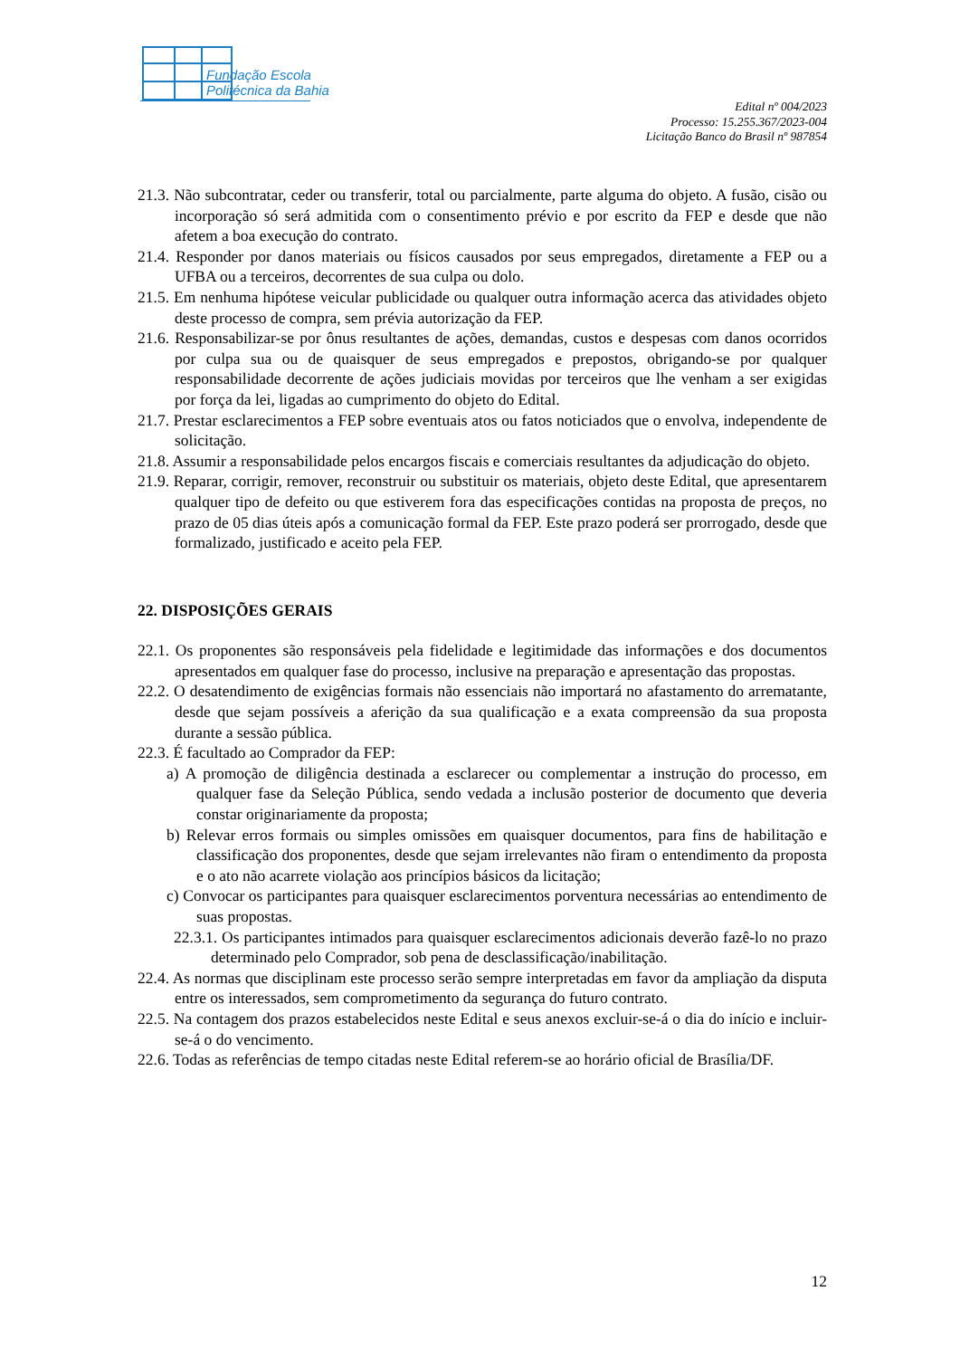Fundação Escola
Politécnica da Bahia
Edital nº 004/2023
Processo: 15.255.367/2023-004
Licitação Banco do Brasil nº 987854
21.3. Não subcontratar, ceder ou transferir, total ou parcialmente, parte alguma do objeto. A fusão, cisão ou incorporação só será admitida com o consentimento prévio e por escrito da FEP e desde que não afetem a boa execução do contrato.
21.4. Responder por danos materiais ou físicos causados por seus empregados, diretamente a FEP ou a UFBA ou a terceiros, decorrentes de sua culpa ou dolo.
21.5. Em nenhuma hipótese veicular publicidade ou qualquer outra informação acerca das atividades objeto deste processo de compra, sem prévia autorização da FEP.
21.6. Responsabilizar-se por ônus resultantes de ações, demandas, custos e despesas com danos ocorridos por culpa sua ou de quaisquer de seus empregados e prepostos, obrigando-se por qualquer responsabilidade decorrente de ações judiciais movidas por terceiros que lhe venham a ser exigidas por força da lei, ligadas ao cumprimento do objeto do Edital.
21.7. Prestar esclarecimentos a FEP sobre eventuais atos ou fatos noticiados que o envolva, independente de solicitação.
21.8. Assumir a responsabilidade pelos encargos fiscais e comerciais resultantes da adjudicação do objeto.
21.9. Reparar, corrigir, remover, reconstruir ou substituir os materiais, objeto deste Edital, que apresentarem qualquer tipo de defeito ou que estiverem fora das especificações contidas na proposta de preços, no prazo de 05 dias úteis após a comunicação formal da FEP. Este prazo poderá ser prorrogado, desde que formalizado, justificado e aceito pela FEP.
22. DISPOSIÇÕES GERAIS
22.1. Os proponentes são responsáveis pela fidelidade e legitimidade das informações e dos documentos apresentados em qualquer fase do processo, inclusive na preparação e apresentação das propostas.
22.2. O desatendimento de exigências formais não essenciais não importará no afastamento do arrematante, desde que sejam possíveis a aferição da sua qualificação e a exata compreensão da sua proposta durante a sessão pública.
22.3. É facultado ao Comprador da FEP:
a) A promoção de diligência destinada a esclarecer ou complementar a instrução do processo, em qualquer fase da Seleção Pública, sendo vedada a inclusão posterior de documento que deveria constar originariamente da proposta;
b) Relevar erros formais ou simples omissões em quaisquer documentos, para fins de habilitação e classificação dos proponentes, desde que sejam irrelevantes não firam o entendimento da proposta e o ato não acarrete violação aos princípios básicos da licitação;
c) Convocar os participantes para quaisquer esclarecimentos porventura necessárias ao entendimento de suas propostas.
22.3.1. Os participantes intimados para quaisquer esclarecimentos adicionais deverão fazê-lo no prazo determinado pelo Comprador, sob pena de desclassificação/inabilitação.
22.4. As normas que disciplinam este processo serão sempre interpretadas em favor da ampliação da disputa entre os interessados, sem comprometimento da segurança do futuro contrato.
22.5. Na contagem dos prazos estabelecidos neste Edital e seus anexos excluir-se-á o dia do início e incluir-se-á o do vencimento.
22.6. Todas as referências de tempo citadas neste Edital referem-se ao horário oficial de Brasília/DF.
12